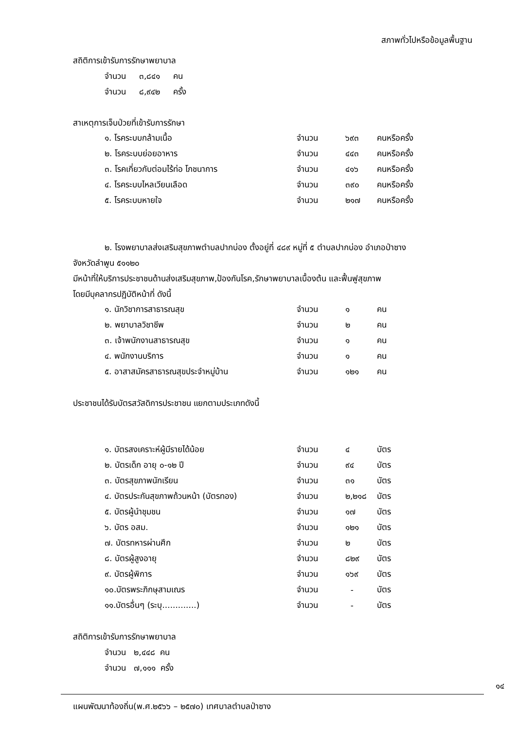สภาพทั่วไปหรือข้อมูลพื้นฐาน
สถิติการเข้ารับการรักษาพยาบาล
จำนวน ๓,๘๔๑ คน
จำนวน ๘,๙๔๒ ครั้ง
สาเหตุการเจ็บป่วยที่เข้ารับการรักษา
| ๑. โรคระบบกล้ามเนื้อ | จำนวน | ๖๙๓ | คนหรือครั้ง |
| ๒. โรคระบบย่อยอาหาร | จำนวน | ๔๔๓ | คนหรือครั้ง |
| ๓. โรคเกี่ยวกับต่อมไร้ท่อ โภชนาการ | จำนวน | ๔๑๖ | คนหรือครั้ง |
| ๔. โรคระบบไหลเวียนเลือด | จำนวน | ๓๙๐ | คนหรือครั้ง |
| ๕. โรคระบบหายใจ | จำนวน | ๒๑๗ | คนหรือครั้ง |
๒. โรงพยาบาลส่งเสริมสุขภาพตำบลปากบ่อง ตั้งอยู่ที่ ๔๘๙ หมู่ที่ ๕ ตำบลปากบ่อง อำเภอป่าซาง
จังหวัดลำพูน ๕๑๑๒๐
มีหน้าที่ให้บริการประชาชนด้านส่งเสริมสุขภาพ,ป้องกันโรค,รักษาพยาบาลเบื้องต้น และฟื้นฟูสุขภาพ
โดยมีบุคลากรปฏิบัติหน้าที่ ดังนี้
| ๑. นักวิชาการสาธารณสุข | จำนวน | ๑ | คน |
| ๒. พยาบาลวิชาชีพ | จำนวน | ๒ | คน |
| ๓. เจ้าพนักงานสาธารณสุข | จำนวน | ๑ | คน |
| ๔. พนักงานบริการ | จำนวน | ๑ | คน |
| ๕. อาสาสมัครสาธารณสุขประจำหมู่บ้าน | จำนวน | ๑๒๑ | คน |
ประชาชนได้รับบัตรสวัสดิการประชาชน แยกตามประเภทดังนี้
| ๑. บัตรสงเคราะห์ผู้มีรายได้น้อย | จำนวน | ๔ | บัตร |
| ๒. บัตรเด็ก อายุ ๐-๑๒ ปี | จำนวน | ๙๔ | บัตร |
| ๓. บัตรสุขภาพนักเรียน | จำนวน | ๓๑ | บัตร |
| ๔. บัตรประกันสุขภาพถ้วนหน้า (บัตรทอง) | จำนวน | ๒,๒๑๘ | บัตร |
| ๕. บัตรผู้นำชุมชน | จำนวน | ๑๗ | บัตร |
| ๖. บัตร อสม. | จำนวน | ๑๒๑ | บัตร |
| ๗. บัตรทหารผ่านศึก | จำนวน | ๒ | บัตร |
| ๘. บัตรผู้สูงอายุ | จำนวน | ๘๒๙ | บัตร |
| ๙. บัตรผู้พิการ | จำนวน | ๑๖๙ | บัตร |
| ๑๐.บัตรพระภิกษุสามเณร | จำนวน | - | บัตร |
| ๑๑.บัตรอื่นๆ (ระบุ.............) | จำนวน | - | บัตร |
สถิติการเข้ารับการรักษาพยาบาล
จำนวน ๒,๔๔๘ คน
จำนวน ๗,๑๑๑ ครั้ง
๑๔
แผนพัฒนาท้องถิ่น(พ.ศ.๒๕๖๖ – ๒๕๗๐) เทศบาลตำบลป่าซาง